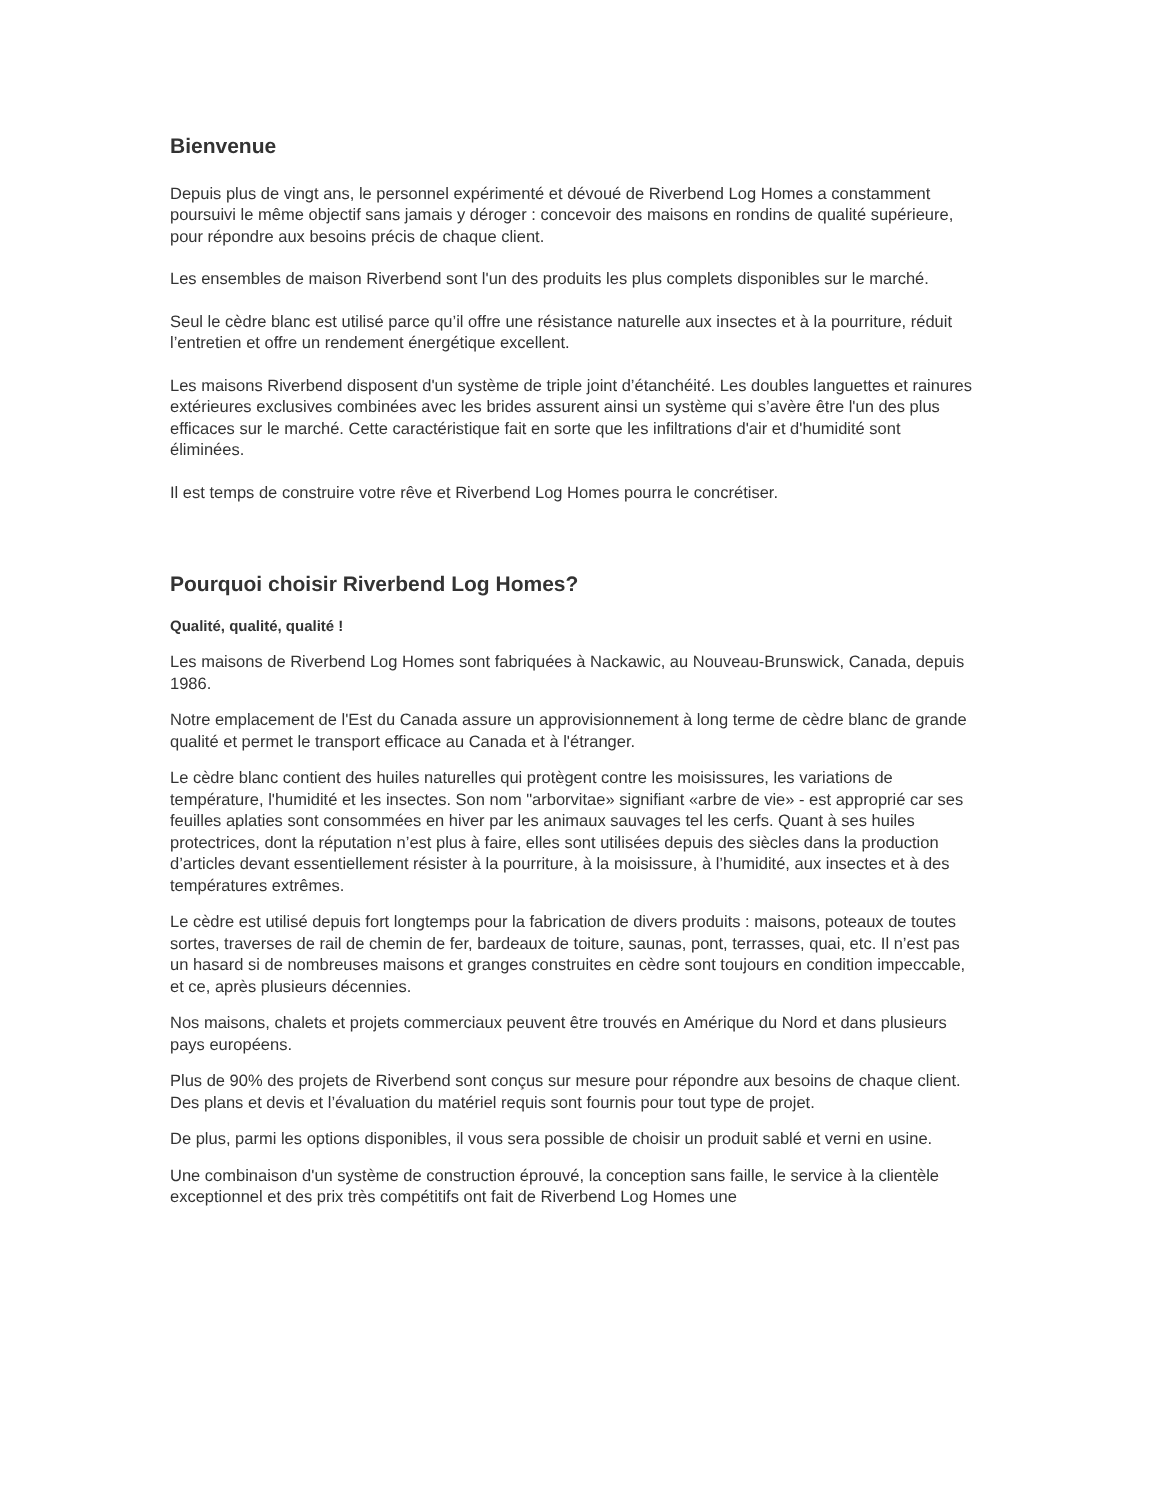Bienvenue
Depuis plus de vingt ans, le personnel expérimenté et dévoué de Riverbend Log Homes a constamment poursuivi le même objectif sans jamais y déroger : concevoir des maisons en rondins de qualité supérieure, pour répondre aux besoins précis de chaque client.
Les ensembles de maison Riverbend sont l'un des produits les plus complets disponibles sur le marché.
Seul le cèdre blanc est utilisé parce qu’il offre une résistance naturelle aux insectes et à la pourriture, réduit l’entretien et offre un rendement énergétique excellent.
Les maisons Riverbend disposent d'un système de triple joint d’étanchéité. Les doubles languettes et rainures extérieures exclusives combinées avec les brides assurent ainsi un système qui s’avère être l'un des plus efficaces sur le marché. Cette caractéristique fait en sorte que les infiltrations d'air et d'humidité sont éliminées.
Il est temps de construire votre rêve et Riverbend Log Homes pourra le concrétiser.
Pourquoi choisir Riverbend Log Homes?
Qualité, qualité, qualité !
Les maisons de Riverbend Log Homes sont fabriquées à Nackawic, au Nouveau-Brunswick, Canada, depuis 1986.
Notre emplacement de l'Est du Canada assure un approvisionnement à long terme de cèdre blanc de grande qualité et permet le transport efficace au Canada et à l'étranger.
Le cèdre blanc contient des huiles naturelles qui protègent contre les moisissures, les variations de température, l'humidité et les insectes. Son nom "arborvitae» signifiant «arbre de vie» - est approprié car ses feuilles aplaties sont consommées en hiver par les animaux sauvages tel les cerfs. Quant à ses huiles protectrices, dont la réputation n’est plus à faire, elles sont utilisées depuis des siècles dans la production d’articles devant essentiellement résister à la pourriture, à la moisissure, à l’humidité, aux insectes et à des températures extrêmes.
Le cèdre est utilisé depuis fort longtemps pour la fabrication de divers produits : maisons, poteaux de toutes sortes, traverses de rail de chemin de fer, bardeaux de toiture, saunas, pont, terrasses, quai, etc. Il n’est pas un hasard si de nombreuses maisons et granges construites en cèdre sont toujours en condition impeccable, et ce, après plusieurs décennies.
Nos maisons, chalets et projets commerciaux peuvent être trouvés en Amérique du Nord et dans plusieurs pays européens.
Plus de 90% des projets de Riverbend sont conçus sur mesure pour répondre aux besoins de chaque client. Des plans et devis et l’évaluation du matériel requis sont fournis pour tout type de projet.
De plus, parmi les options disponibles, il vous sera possible de choisir un produit sablé et verni en usine.
Une combinaison d'un système de construction éprouvé, la conception sans faille, le service à la clientèle exceptionnel et des prix très compétitifs ont fait de Riverbend Log Homes une